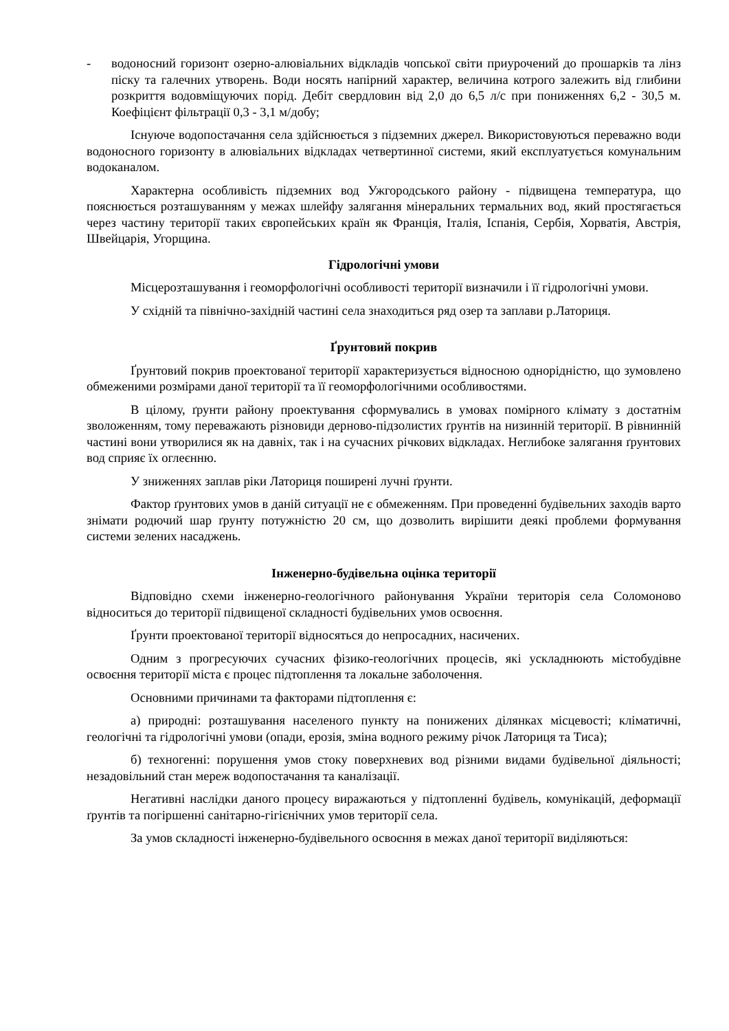- водоносний горизонт озерно-алювіальних відкладів чопської світи приурочений до прошарків та лінз піску та галечних утворень. Води носять напірний характер, величина котрого залежить від глибини розкриття водовміщуючих порід. Дебіт свердловин від 2,0 до 6,5 л/с при пониженнях 6,2 - 30,5 м. Коефіцієнт фільтрації 0,3 - 3,1 м/добу;
Існуюче водопостачання села здійснюється з підземних джерел. Використовуються переважно води водоносного горизонту в алювіальних відкладах четвертинної системи, який експлуатується комунальним водоканалом.
Характерна особливість підземних вод Ужгородського району - підвищена температура, що пояснюється розташуванням у межах шлейфу залягання мінеральних термальних вод, який простягається через частину території таких європейських країн як Франція, Італія, Іспанія, Сербія, Хорватія, Австрія, Швейцарія, Угорщина.
Гідрологічні умови
Місцерозташування і геоморфологічні особливості території визначили і її гідрологічні умови.
У східній та північно-західній частині села знаходиться ряд озер та заплави р.Латориця.
Ґрунтовий покрив
Ґрунтовий покрив проектованої території характеризується відносною однорідністю, що зумовлено обмеженими розмірами даної території та її геоморфологічними особливостями.
В цілому, ґрунти району проектування сформувались в умовах помірного клімату з достатнім зволоженням, тому переважають різновиди дерново-підзолистих ґрунтів на низинній території. В рівнинній частині вони утворилися як на давніх, так і на сучасних річкових відкладах. Неглибоке залягання ґрунтових вод сприяє їх оглеєнню.
У зниженнях заплав ріки Латориця поширені лучні ґрунти.
Фактор ґрунтових умов в даній ситуації не є обмеженням. При проведенні будівельних заходів варто знімати родючий шар ґрунту потужністю 20 см, що дозволить вирішити деякі проблеми формування системи зелених насаджень.
Інженерно-будівельна оцінка території
Відповідно схеми інженерно-геологічного районування України територія села Соломоново відноситься до території підвищеної складності будівельних умов освоєння.
Ґрунти проектованої території відносяться до непросадних, насичених.
Одним з прогресуючих сучасних фізико-геологічних процесів, які ускладнюють містобудівне освоєння території міста є процес підтоплення та локальне заболочення.
Основними причинами та факторами підтоплення є:
а) природні: розташування населеного пункту на понижених ділянках місцевості; кліматичні, геологічні та гідрологічні умови (опади, ерозія, зміна водного режиму річок Латориця та Тиса);
б) техногенні: порушення умов стоку поверхневих вод різними видами будівельної діяльності; незадовільний стан мереж водопостачання та каналізації.
Негативні наслідки даного процесу виражаються у підтопленні будівель, комунікацій, деформації ґрунтів та погіршенні санітарно-гігієнічних умов території села.
За умов складності інженерно-будівельного освоєння в межах даної території виділяються: